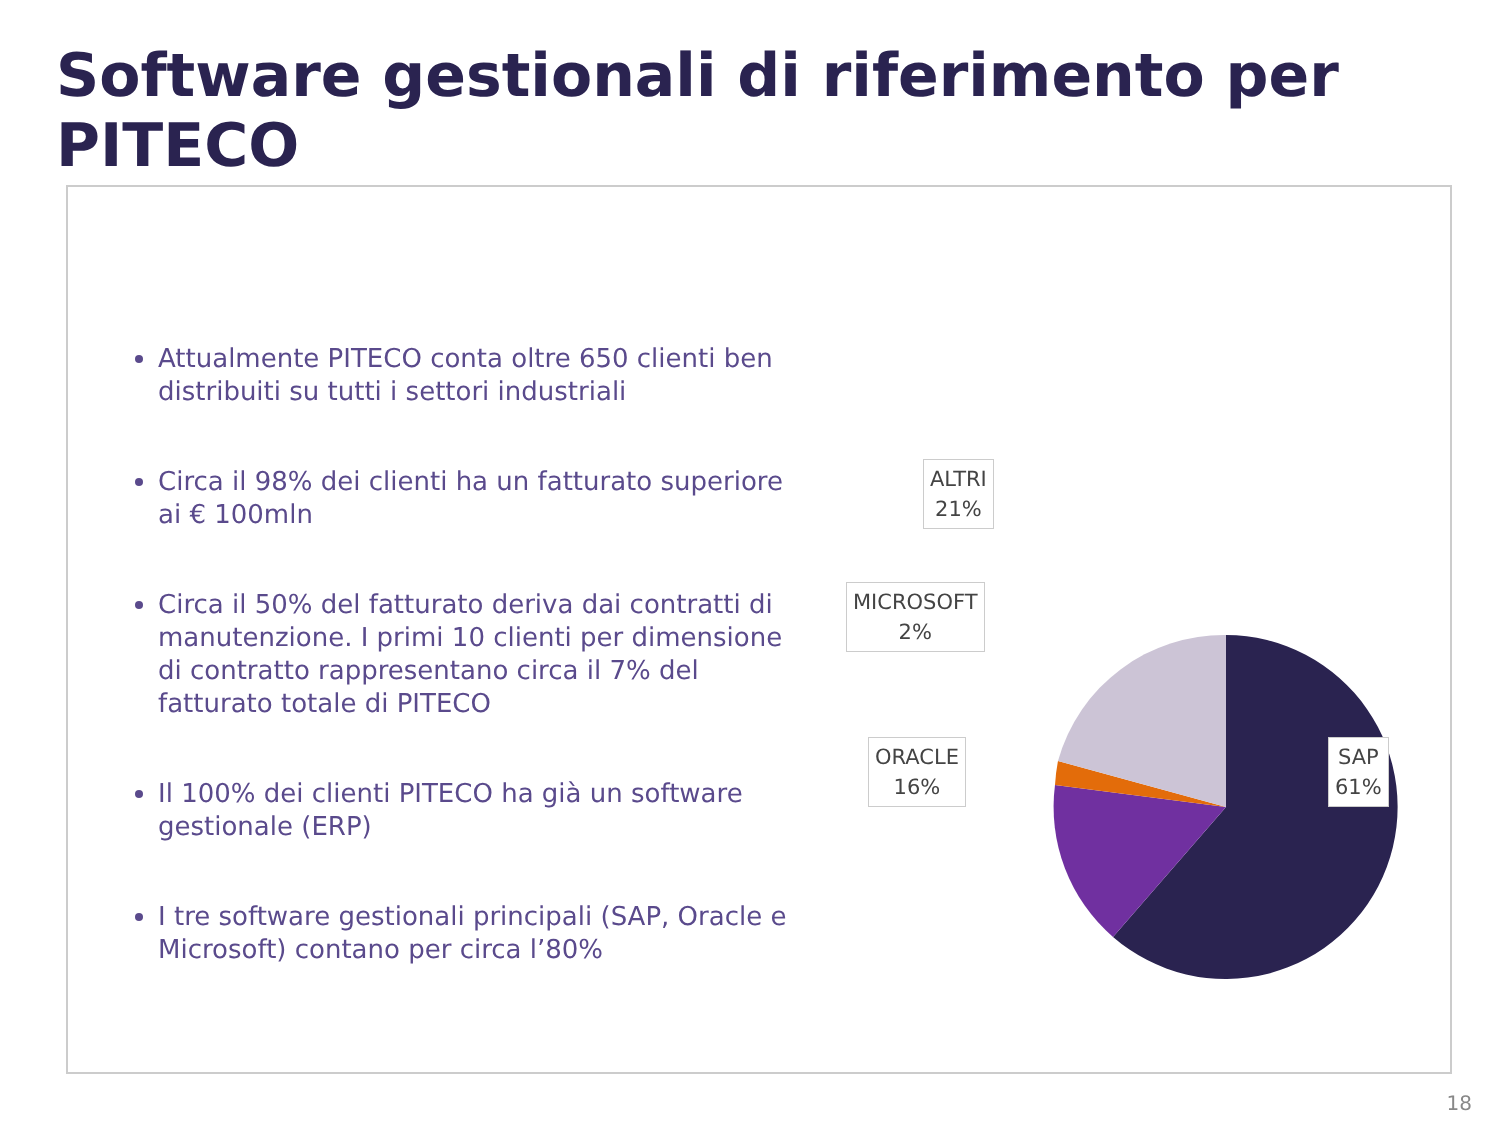Software gestionali di riferimento per PITECO
Attualmente PITECO conta oltre 650 clienti ben distribuiti su tutti i settori industriali
Circa il 98% dei clienti ha un fatturato superiore ai € 100mln
Circa il 50% del fatturato deriva dai contratti di manutenzione. I primi 10 clienti per dimensione di contratto rappresentano circa il 7% del fatturato totale di PITECO
Il 100% dei clienti PITECO ha già un software gestionale (ERP)
I tre software gestionali principali (SAP, Oracle e Microsoft) contano per circa l’80%
ALTRI
21%
MICROSOFT
2%
ORACLE
16%
SAP
61%
18